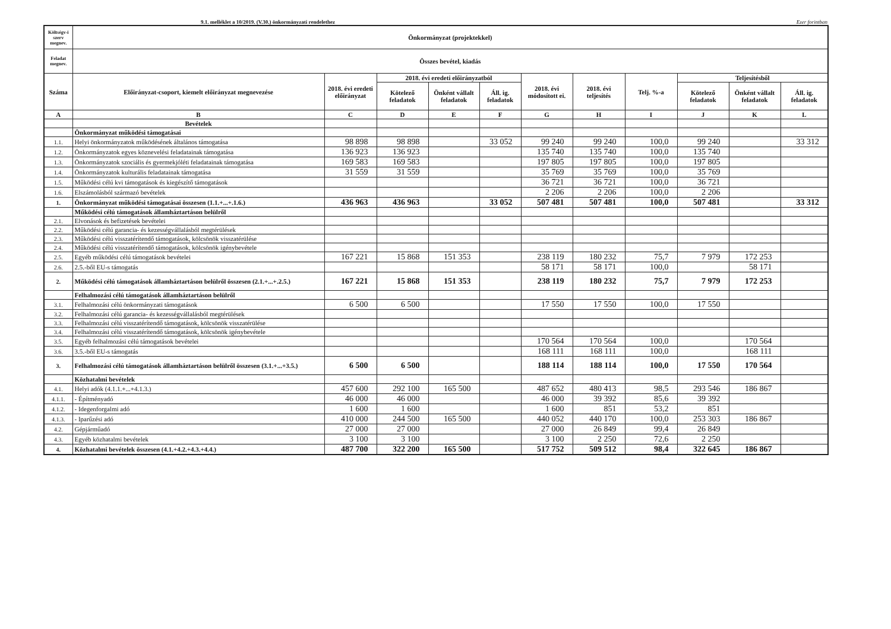9.1. melléklet a 10/2019. (V.30.) önkormányzati rendelethez Ezer forintban
| Költségv-i szerv megnev. | Önkormányzat (projektekkel) | | | | | | | | | | |
| --- | --- | --- | --- | --- | --- | --- | --- | --- | --- | --- | --- |
| Feladat megnev. | Összes bevétel, kiadás | | | | | | | | | | |
| Száma | Előirányzat-csoport, kiemelt előirányzat megnevezése | 2018. évi eredeti előirányzat | 2018. évi eredeti előirányzatból | | | 2018. évi módosított ei. | 2018. évi teljesítés | Telj. %-a | Teljesítésből | | |
| | | | Kötelező feladatok | Önként vállalt feladatok | Áll. ig. feladatok | | | | Kötelező feladatok | Önként vállalt feladatok | Áll. ig. feladatok |
| A | B | C | D | E | F | G | H | I | J | K | L |
| | Bevételek | | | | | | | | | | |
| | Önkormányzat működési támogatásai | | | | | | | | | | |
| 1.1. | Helyi önkormányzatok működésének általános támogatása | 98 898 | 98 898 | | 33 052 | 99 240 | 99 240 | 100,0 | 99 240 | | 33 312 |
| 1.2. | Önkormányzatok egyes köznevelési feladatainak támogatása | 136 923 | 136 923 | | | 135 740 | 135 740 | 100,0 | 135 740 | | |
| 1.3. | Önkormányzatok szociális és gyermekjóléti feladatainak támogatása | 169 583 | 169 583 | | | 197 805 | 197 805 | 100,0 | 197 805 | | |
| 1.4. | Önkormányzatok kulturális feladatainak támogatása | 31 559 | 31 559 | | | 35 769 | 35 769 | 100,0 | 35 769 | | |
| 1.5. | Működési célú kvi támogatások és kiegészítő támogatások | | | | | 36 721 | 36 721 | 100,0 | 36 721 | | |
| 1.6. | Elszámolásból származó bevételek | | | | | 2 206 | 2 206 | 100,0 | 2 206 | | |
| 1. | Önkormányzat működési támogatásai összesen (1.1.+...+.1.6.) | 436 963 | 436 963 | | 33 052 | 507 481 | 507 481 | 100,0 | 507 481 | | 33 312 |
| | Működési célú támogatások államháztartáson belülről | | | | | | | | | | |
| 2.1. | Elvonások és befizetések bevételei | | | | | | | | | | |
| 2.2. | Működési célú garancia- és kezességvállalásból megtérülések | | | | | | | | | | |
| 2.3. | Működési célú visszatérítendő támogatások, kölcsönök visszatérülése | | | | | | | | | | |
| 2.4. | Működési célú visszatérítendő támogatások, kölcsönök igénybevétele | | | | | | | | | | |
| 2.5. | Egyéb működési célú támogatások bevételei | 167 221 | 15 868 | 151 353 | | 238 119 | 180 232 | 75,7 | 7 979 | 172 253 | |
| 2.6. | 2.5.-ből EU-s támogatás | | | | | 58 171 | 58 171 | 100,0 | | 58 171 | |
| 2. | Működési célú támogatások államháztartáson belülről összesen (2.1.+...+.2.5.) | 167 221 | 15 868 | 151 353 | | 238 119 | 180 232 | 75,7 | 7 979 | 172 253 | |
| | Felhalmozási célú támogatások államháztartáson belülről | | | | | | | | | | |
| 3.1. | Felhalmozási célú önkormányzati támogatások | 6 500 | 6 500 | | | 17 550 | 17 550 | 100,0 | 17 550 | | |
| 3.2. | Felhalmozási célú garancia- és kezességvállalásból megtérülések | | | | | | | | | | |
| 3.3. | Felhalmozási célú visszatérítendő támogatások, kölcsönök visszatérülése | | | | | | | | | | |
| 3.4. | Felhalmozási célú visszatérítendő támogatások, kölcsönök igénybevétele | | | | | | | | | | |
| 3.5. | Egyéb felhalmozási célú támogatások bevételei | | | | | 170 564 | 170 564 | 100,0 | | 170 564 | |
| 3.6. | 3.5.-ből EU-s támogatás | | | | | 168 111 | 168 111 | 100,0 | | 168 111 | |
| 3. | Felhalmozási célú támogatások államháztartáson belülről összesen (3.1.+...+3.5.) | 6 500 | 6 500 | | | 188 114 | 188 114 | 100,0 | 17 550 | 170 564 | |
| | Közhatalmi bevételek | | | | | | | | | | |
| 4.1. | Helyi adók (4.1.1.+...+4.1.3.) | 457 600 | 292 100 | 165 500 | | 487 652 | 480 413 | 98,5 | 293 546 | 186 867 | |
| 4.1.1. | - Építményadó | 46 000 | 46 000 | | | 46 000 | 39 392 | 85,6 | 39 392 | | |
| 4.1.2. | - Idegenforgalmi adó | 1 600 | 1 600 | | | 1 600 | 851 | 53,2 | 851 | | |
| 4.1.3. | - Iparűzési adó | 410 000 | 244 500 | 165 500 | | 440 052 | 440 170 | 100,0 | 253 303 | 186 867 | |
| 4.2. | Gépjárműadó | 27 000 | 27 000 | | | 27 000 | 26 849 | 99,4 | 26 849 | | |
| 4.3. | Egyéb közhatalmi bevételek | 3 100 | 3 100 | | | 3 100 | 2 250 | 72,6 | 2 250 | | |
| 4. | Közhatalmi bevételek összesen (4.1.+4.2.+4.3.+4.4.) | 487 700 | 322 200 | 165 500 | | 517 752 | 509 512 | 98,4 | 322 645 | 186 867 | |